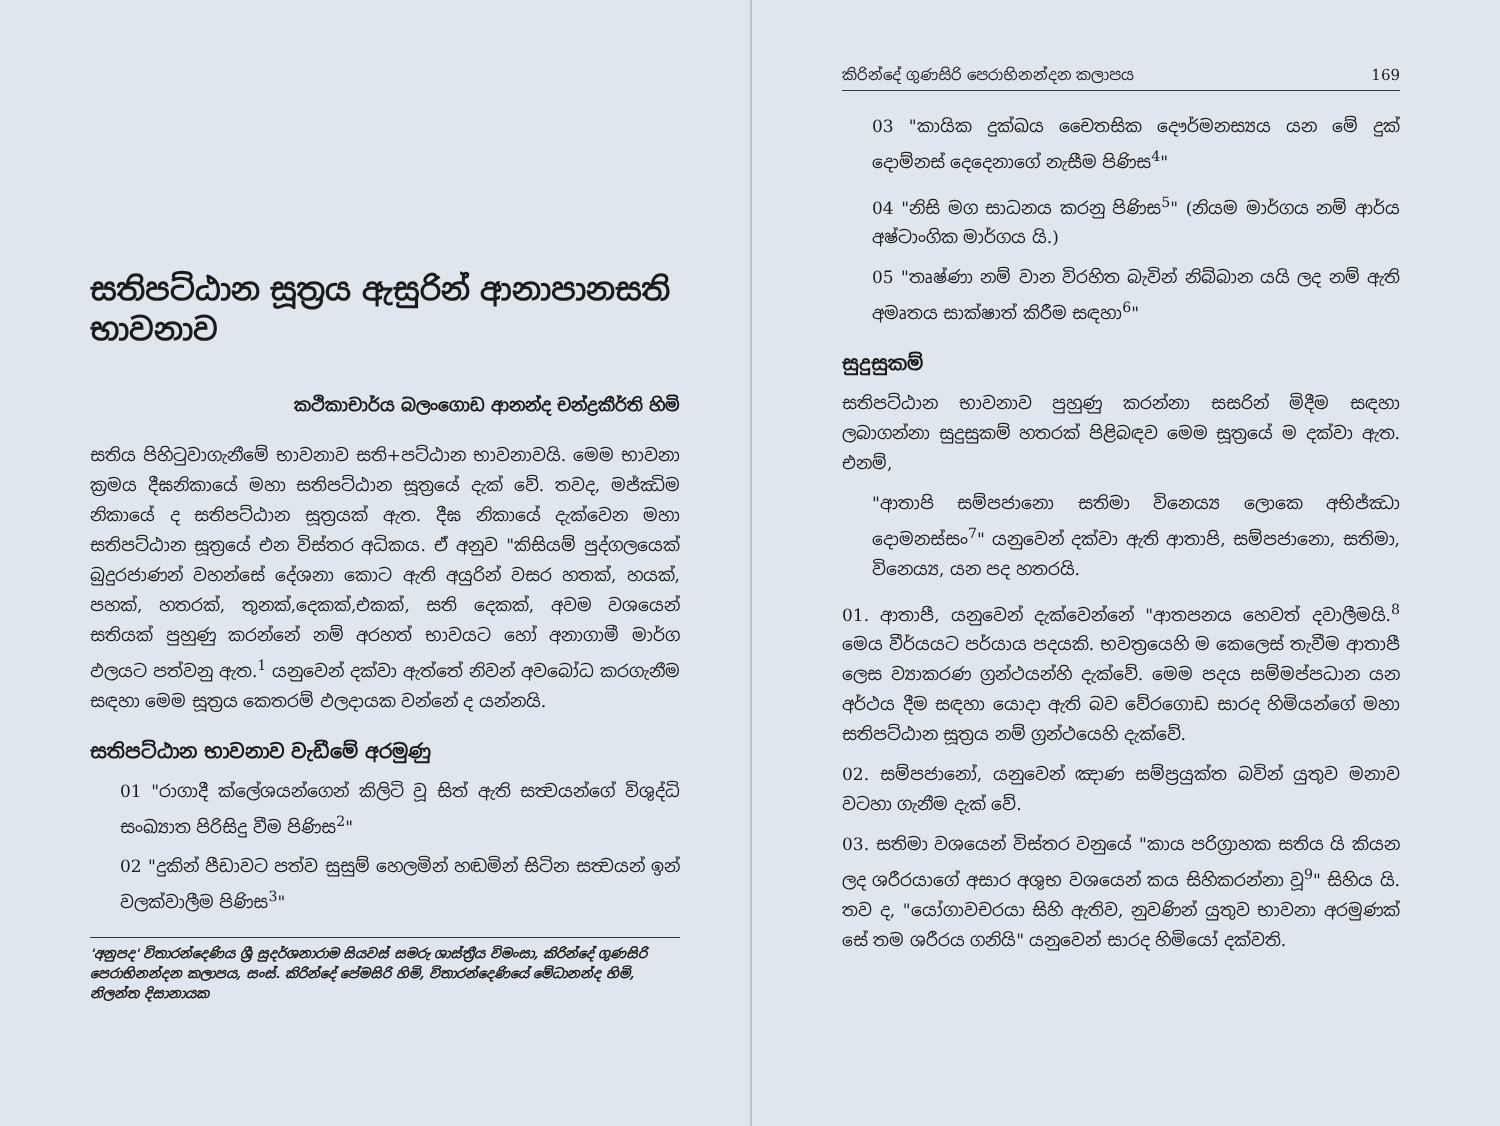සතිපට්ඨාන සූත්‍රය ඇසුරින් ආනාපානසති භාවනාව
කථිකාචාර්ය බලංගොඩ ආනන්ද චන්ද්‍රකීර්ති හිමි
සතිය පිහිටුවාගැනීමේ භාවනාව සති+පට්ඨාන භාවනාවයි. මෙම භාවනා ක්‍රමය දීඝනිකායේ මහා සතිපට්ඨාන සූත්‍රයේ දැක් වේ. තවද, මජ්ඣිම නිකායේ ද සතිපට්ඨාන සූත්‍රයක් ඇත. දීඝ නිකායේ දැක්වෙන මහා සතිපට්ඨාන සූත්‍රයේ එන විස්තර අධිකය. ඒ අනුව "කිසියම් පුද්ගලයෙක් බුදුරජාණන් වහන්සේ දේශනා කොට ඇති අයුරින් වසර හතක්, හයක්, පහක්, හතරක්, තුනක්,දෙකක්,එකක්, සති දෙකක්, අවම වශයෙන් සතියක් පුහුණු කරන්නේ නම් අරහත් භාවයට හෝ අනාගාමී මාර්ග ඵලයට පත්වනු ඇත.<sup>1</sup> යනුවෙන් දක්වා ඇත්තේ නිවන් අවබෝධ කරගැනීම සඳහා මෙම සූත්‍රය කෙතරම් ඵලදායක වන්නේ ද යන්නයි.
සතිපට්ඨාන භාවනාව වැඩීමේ අරමුණු
01 "රාගාදී ක්ලේශයන්ගෙන් කිලිටි වූ සිත් ඇති සත්‍වයන්ගේ විශුද්ධි සංඛ්‍යාත පිරිසිදු වීම පිණිස<sup>2</sup>"
02 "දුකින් පීඩාවට පත්ව සුසුම් හෙලමින් හඬමින් සිටින සත්‍වයන් ඉන් වලක්වාලීම පිණිස<sup>3</sup>"
'අනුපද' විතාරන්දෙණිය ශ්‍රී සුදර්ශනාරාම සියවස් සමරු ශාස්ත්‍රීය විමංසා, කිරින්දේ ගුණසිරි පෙරාභිනන්දන කලාපය, සංස්. කිරින්දේ පේමසිරි හිමි, විතාරන්දෙණියේ මේධානන්ද හිමි, නිලන්ත දිසානායක
කිරින්දේ ගුණසිරි පෙරාභිනන්දන කලාපය 169
03 "කායික දුක්ඛය චෛතසික දෞර්මනස්‍යය යන මේ දුක් දොම්නස් දෙදෙනාගේ නැසීම පිණිස<sup>4</sup>"
04 "නිසි මග සාධනය කරනු පිණිස<sup>5</sup>" (නියම මාර්ගය නම් ආර්ය අෂ්ටාංගික මාර්ගය යි.)
05 "තෘෂ්ණා නම් වාන විරහිත බැවින් නිබ්බාන යයි ලද නම් ඇති අමෘතය සාක්ෂාත් කිරීම සඳහා<sup>6</sup>"
සුදුසුකම්
සතිපට්ඨාන භාවනාව පුහුණු කරන්නා සසරින් මිදීම සඳහා ලබාගන්නා සුදුසුකම් හතරක් පිළිබඳව මෙම සූත්‍රයේ ම දක්වා ඇත. එනම්,
"ආතාපි සම්පජානො සතිමා විනෙය්‍ය ලොකෙ අභිජ්ඣා දොමනස්සං<sup>7</sup>" යනුවෙන් දක්වා ඇති ආතාපි, සම්පජානො, සතිමා, විනෙය්‍ය, යන පද හතරයි.
01. ආතාපී, යනුවෙන් දැක්වෙන්නේ "ආතපනය හෙවත් දවාලීමයි.<sup>8</sup> මෙය වීර්යයට පර්යාය පදයකි. භවත්‍රයෙහි ම කෙලෙස් තැවීම ආතාපී ලෙස ව්‍යාකරණ ග්‍රන්ථයන්හි දැක්වේ. මෙම පදය සම්මප්පධාන යන අර්ථය දීම සඳහා යොදා ඇති බව වේරගොඩ සාරද හිමියන්ගේ මහා සතිපට්ඨාන සූත්‍රය නම් ග්‍රන්ථයෙහි දැක්වේ.
02. සම්පජානෝ, යනුවෙන් ඤාණ සම්ප්‍රයුක්ත බවින් යුතුව මනාව වටහා ගැනීම දැක් වේ.
03. සතිමා වශයෙන් විස්තර වනුයේ "කාය පරිග්‍රාහක සතිය යි කියන ලද ශරීරයාගේ අසාර අශුභ වශයෙන් කය සිහිකරන්නා වූ<sup>9</sup>" සිහිය යි. තව ද, "යෝගාවචරයා සිහි ඇතිව, නුවණින් යුතුව භාවනා අරමුණක් සේ තම ශරීරය ගනියි" යනුවෙන් සාරද හිමියෝ දක්වති.